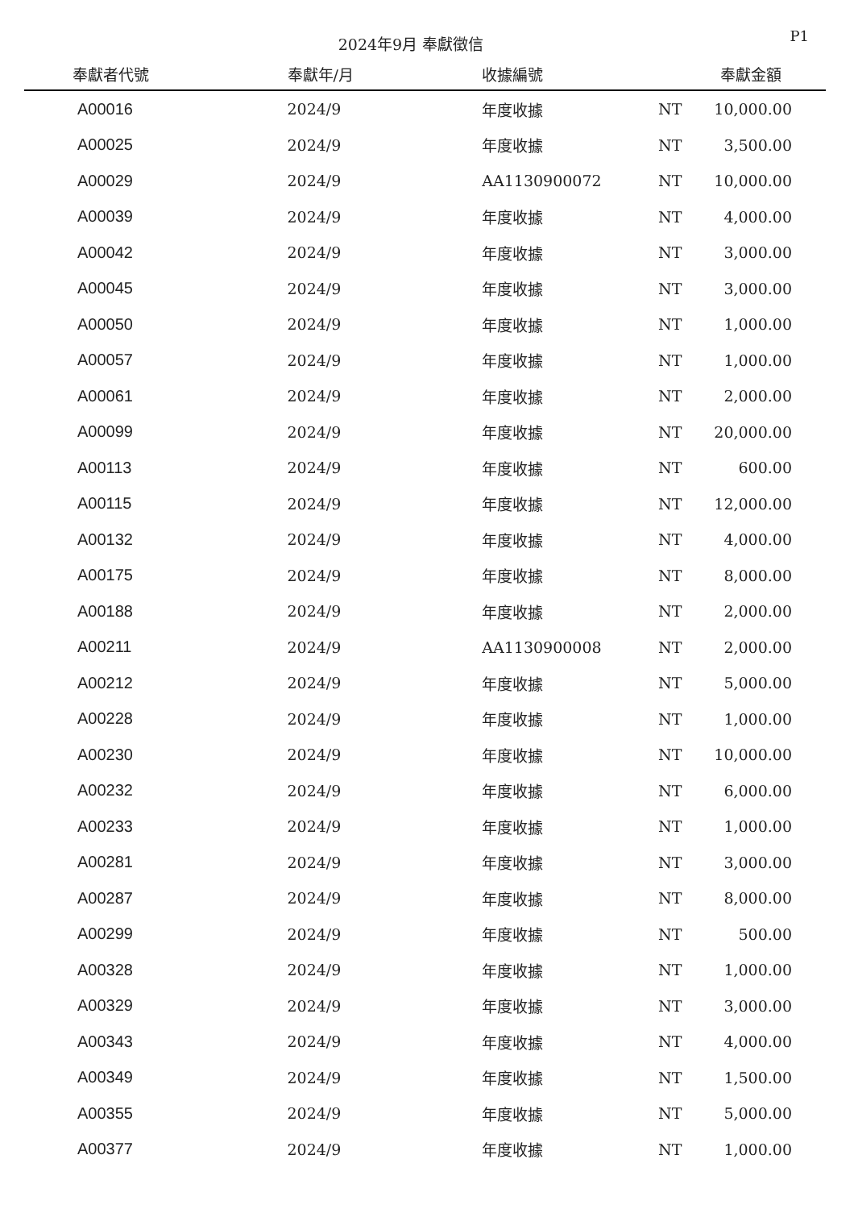2024年9月 奉獻徵信
P1
| 奉獻者代號 | 奉獻年/月 | 收據編號 | | 奉獻金額 |
| --- | --- | --- | --- | --- |
| A00016 | 2024/9 | 年度收據 | NT | 10,000.00 |
| A00025 | 2024/9 | 年度收據 | NT | 3,500.00 |
| A00029 | 2024/9 | AA1130900072 | NT | 10,000.00 |
| A00039 | 2024/9 | 年度收據 | NT | 4,000.00 |
| A00042 | 2024/9 | 年度收據 | NT | 3,000.00 |
| A00045 | 2024/9 | 年度收據 | NT | 3,000.00 |
| A00050 | 2024/9 | 年度收據 | NT | 1,000.00 |
| A00057 | 2024/9 | 年度收據 | NT | 1,000.00 |
| A00061 | 2024/9 | 年度收據 | NT | 2,000.00 |
| A00099 | 2024/9 | 年度收據 | NT | 20,000.00 |
| A00113 | 2024/9 | 年度收據 | NT | 600.00 |
| A00115 | 2024/9 | 年度收據 | NT | 12,000.00 |
| A00132 | 2024/9 | 年度收據 | NT | 4,000.00 |
| A00175 | 2024/9 | 年度收據 | NT | 8,000.00 |
| A00188 | 2024/9 | 年度收據 | NT | 2,000.00 |
| A00211 | 2024/9 | AA1130900008 | NT | 2,000.00 |
| A00212 | 2024/9 | 年度收據 | NT | 5,000.00 |
| A00228 | 2024/9 | 年度收據 | NT | 1,000.00 |
| A00230 | 2024/9 | 年度收據 | NT | 10,000.00 |
| A00232 | 2024/9 | 年度收據 | NT | 6,000.00 |
| A00233 | 2024/9 | 年度收據 | NT | 1,000.00 |
| A00281 | 2024/9 | 年度收據 | NT | 3,000.00 |
| A00287 | 2024/9 | 年度收據 | NT | 8,000.00 |
| A00299 | 2024/9 | 年度收據 | NT | 500.00 |
| A00328 | 2024/9 | 年度收據 | NT | 1,000.00 |
| A00329 | 2024/9 | 年度收據 | NT | 3,000.00 |
| A00343 | 2024/9 | 年度收據 | NT | 4,000.00 |
| A00349 | 2024/9 | 年度收據 | NT | 1,500.00 |
| A00355 | 2024/9 | 年度收據 | NT | 5,000.00 |
| A00377 | 2024/9 | 年度收據 | NT | 1,000.00 |